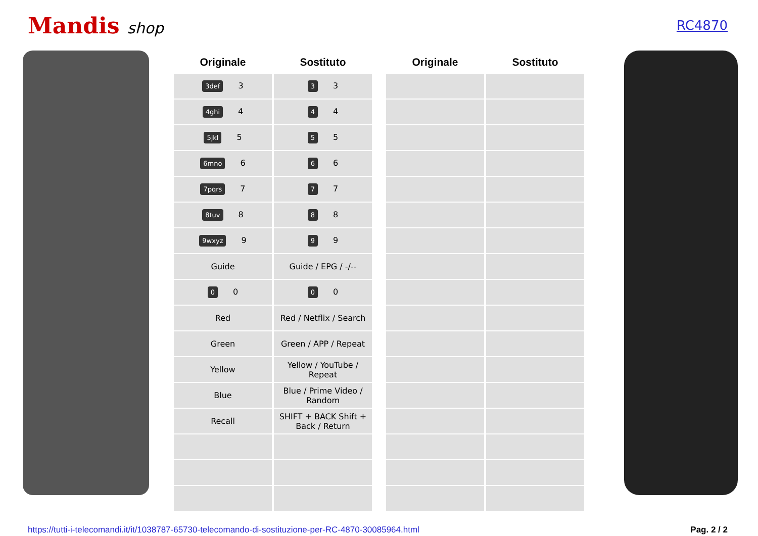Mandis shop
RC4870
| Originale | Sostituto |
| --- | --- |
| 3def 3 | 3 3 |
| 4ghi 4 | 4 4 |
| 5jkl 5 | 5 5 |
| 6mno 6 | 6 6 |
| 7pqrs 7 | 7 7 |
| 8tuv 8 | 8 8 |
| 9wxyz 9 | 9 9 |
| Guide | Guide / EPG / -/-- |
| 0 0 | 0 0 |
| Red | Red / Netflix / Search |
| Green | Green / APP / Repeat |
| Yellow | Yellow / YouTube / Repeat |
| Blue | Blue / Prime Video / Random |
| Recall | SHIFT + BACK Shift + Back / Return |
| Originale | Sostituto |
| --- | --- |
https://tutti-i-telecomandi.it/it/1038787-65730-telecomando-di-sostituzione-per-RC-4870-30085964.html Pag. 2 / 2